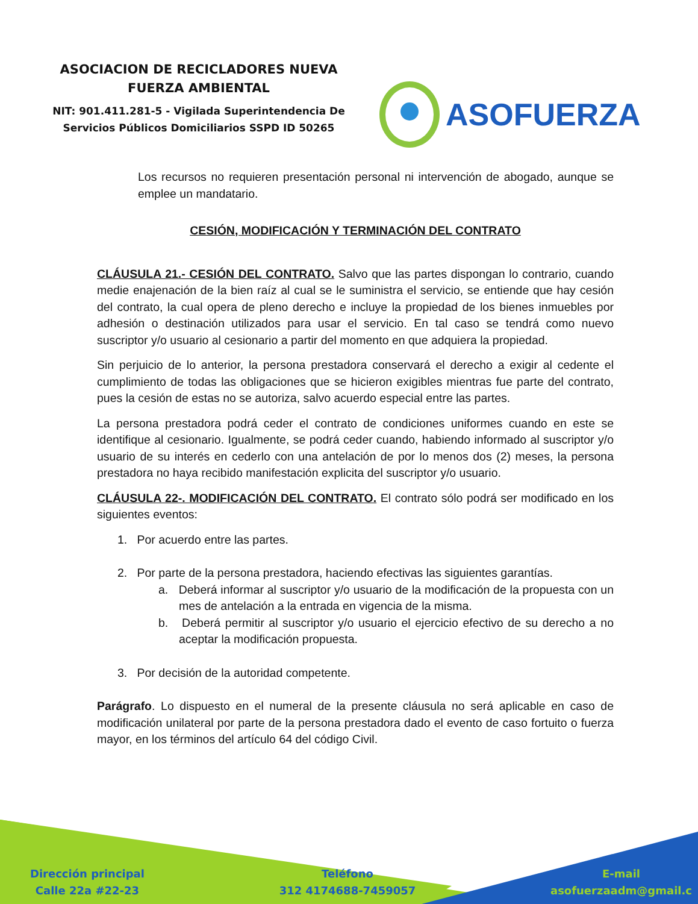ASOCIACION DE RECICLADORES NUEVA
FUERZA AMBIENTAL
NIT: 901.411.281-5 - Vigilada Superintendencia De
Servicios Públicos Domiciliarios SSPD ID 50265
ASOFUERZA
Los recursos no requieren presentación personal ni intervención de abogado, aunque se emplee un mandatario.
CESIÓN, MODIFICACIÓN Y TERMINACIÓN DEL CONTRATO
CLÁUSULA 21.- CESIÓN DEL CONTRATO. Salvo que las partes dispongan lo contrario, cuando medie enajenación de la bien raíz al cual se le suministra el servicio, se entiende que hay cesión del contrato, la cual opera de pleno derecho e incluye la propiedad de los bienes inmuebles por adhesión o destinación utilizados para usar el servicio. En tal caso se tendrá como nuevo suscriptor y/o usuario al cesionario a partir del momento en que adquiera la propiedad.
Sin perjuicio de lo anterior, la persona prestadora conservará el derecho a exigir al cedente el cumplimiento de todas las obligaciones que se hicieron exigibles mientras fue parte del contrato, pues la cesión de estas no se autoriza, salvo acuerdo especial entre las partes.
La persona prestadora podrá ceder el contrato de condiciones uniformes cuando en este se identifique al cesionario. Igualmente, se podrá ceder cuando, habiendo informado al suscriptor y/o usuario de su interés en cederlo con una antelación de por lo menos dos (2) meses, la persona prestadora no haya recibido manifestación explicita del suscriptor y/o usuario.
CLÁUSULA 22-. MODIFICACIÓN DEL CONTRATO. El contrato sólo podrá ser modificado en los siguientes eventos:
1. Por acuerdo entre las partes.
2. Por parte de la persona prestadora, haciendo efectivas las siguientes garantías.
a. Deberá informar al suscriptor y/o usuario de la modificación de la propuesta con un mes de antelación a la entrada en vigencia de la misma.
b. Deberá permitir al suscriptor y/o usuario el ejercicio efectivo de su derecho a no aceptar la modificación propuesta.
3. Por decisión de la autoridad competente.
Parágrafo. Lo dispuesto en el numeral de la presente cláusula no será aplicable en caso de modificación unilateral por parte de la persona prestadora dado el evento de caso fortuito o fuerza mayor, en los términos del artículo 64 del código Civil.
Dirección principal
Calle 22a #22-23
Teléfono
312 4174688-7459057
E-mail
asofuerzaadm@gmail.c